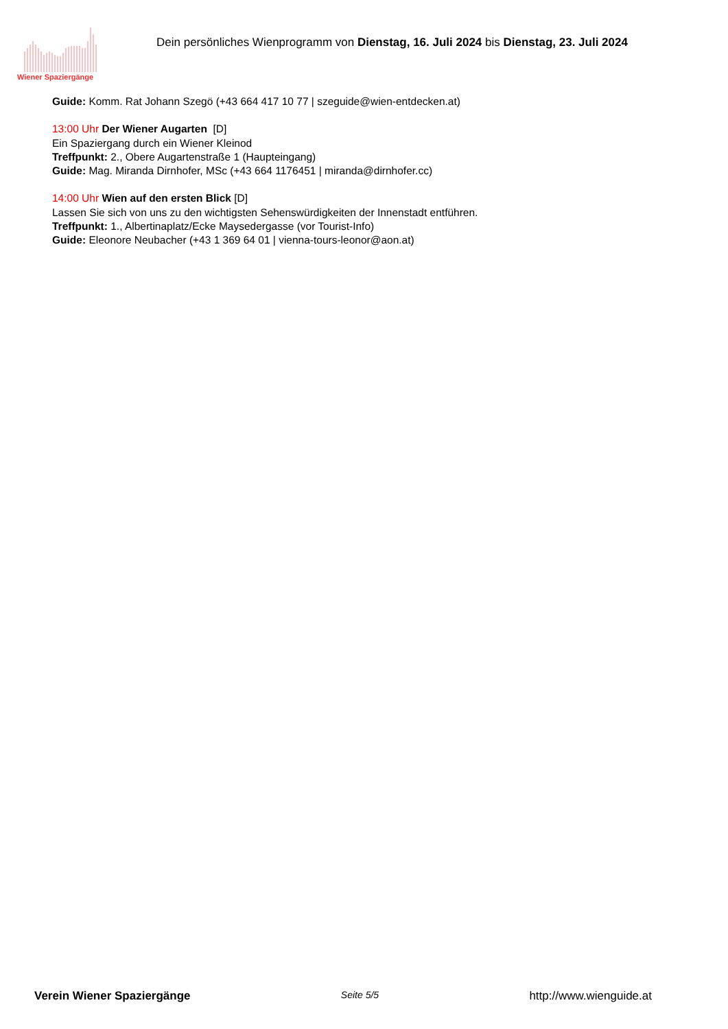Wiener Spaziergänge
Dein persönliches Wienprogramm von Dienstag, 16. Juli 2024 bis Dienstag, 23. Juli 2024
Guide: Komm. Rat Johann Szegö (+43 664 417 10 77 | szeguide@wien-entdecken.at)
13:00 Uhr Der Wiener Augarten [D]
Ein Spaziergang durch ein Wiener Kleinod
Treffpunkt: 2., Obere Augartenstraße 1 (Haupteingang)
Guide: Mag. Miranda Dirnhofer, MSc (+43 664 1176451 | miranda@dirnhofer.cc)
14:00 Uhr Wien auf den ersten Blick [D]
Lassen Sie sich von uns zu den wichtigsten Sehenswürdigkeiten der Innenstadt entführen.
Treffpunkt: 1., Albertinaplatz/Ecke Maysedergasse (vor Tourist-Info)
Guide: Eleonore Neubacher (+43 1 369 64 01 | vienna-tours-leonor@aon.at)
Verein Wiener Spaziergänge Seite 5/5 http://www.wienguide.at